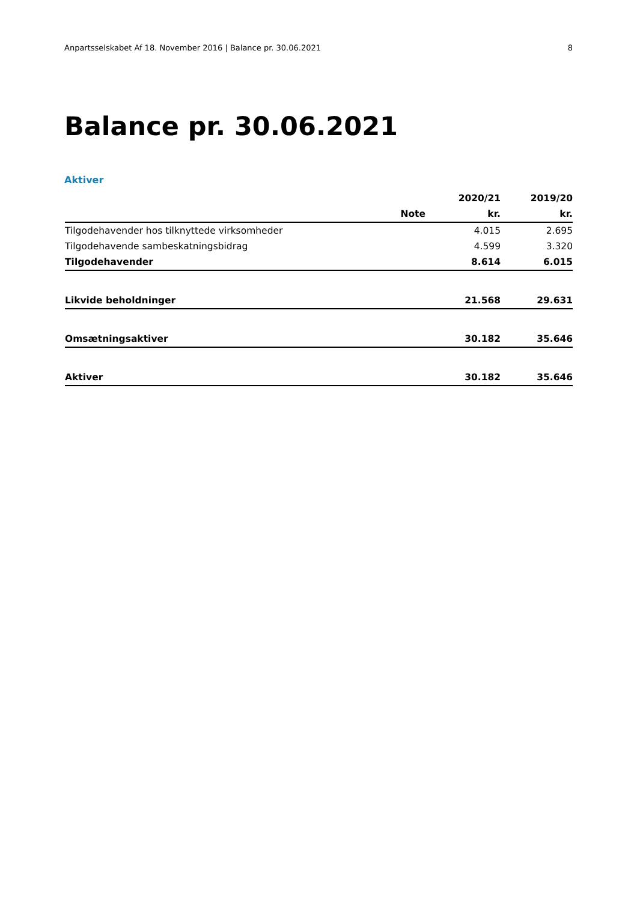Anpartsselskabet Af 18. November 2016 | Balance pr. 30.06.2021 8
Balance pr. 30.06.2021
Aktiver
| | | 2020/21 | 2019/20 |
| --- | --- | --- | --- |
| | Note | kr. | kr. |
| Tilgodehavender hos tilknyttede virksomheder | | 4.015 | 2.695 |
| Tilgodehavende sambeskatningsbidrag | | 4.599 | 3.320 |
| Tilgodehavender | | 8.614 | 6.015 |
| Likvide beholdninger | | 21.568 | 29.631 |
| Omsætningsaktiver | | 30.182 | 35.646 |
| Aktiver | | 30.182 | 35.646 |